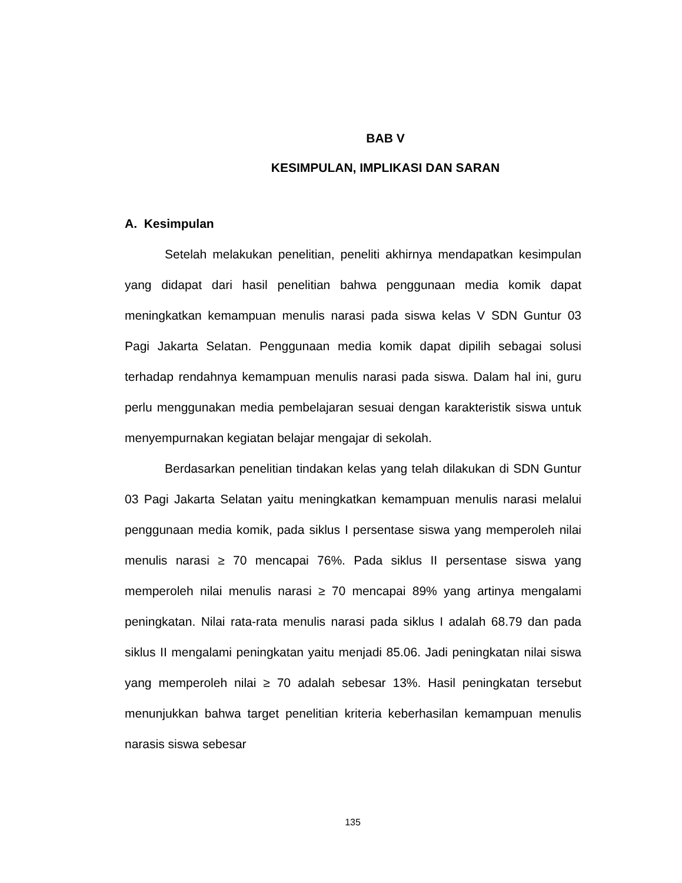BAB V
KESIMPULAN, IMPLIKASI DAN SARAN
A. Kesimpulan
Setelah melakukan penelitian, peneliti akhirnya mendapatkan kesimpulan yang didapat dari hasil penelitian bahwa penggunaan media komik dapat meningkatkan kemampuan menulis narasi pada siswa kelas V SDN Guntur 03 Pagi Jakarta Selatan. Penggunaan media komik dapat dipilih sebagai solusi terhadap rendahnya kemampuan menulis narasi pada siswa. Dalam hal ini, guru perlu menggunakan media pembelajaran sesuai dengan karakteristik siswa untuk menyempurnakan kegiatan belajar mengajar di sekolah.
Berdasarkan penelitian tindakan kelas yang telah dilakukan di SDN Guntur 03 Pagi Jakarta Selatan yaitu meningkatkan kemampuan menulis narasi melalui penggunaan media komik, pada siklus I persentase siswa yang memperoleh nilai menulis narasi ≥ 70 mencapai 76%. Pada siklus II persentase siswa yang memperoleh nilai menulis narasi ≥ 70 mencapai 89% yang artinya mengalami peningkatan. Nilai rata-rata menulis narasi pada siklus I adalah 68.79 dan pada siklus II mengalami peningkatan yaitu menjadi 85.06. Jadi peningkatan nilai siswa yang memperoleh nilai ≥ 70 adalah sebesar 13%. Hasil peningkatan tersebut menunjukkan bahwa target penelitian kriteria keberhasilan kemampuan menulis narasis siswa sebesar
135